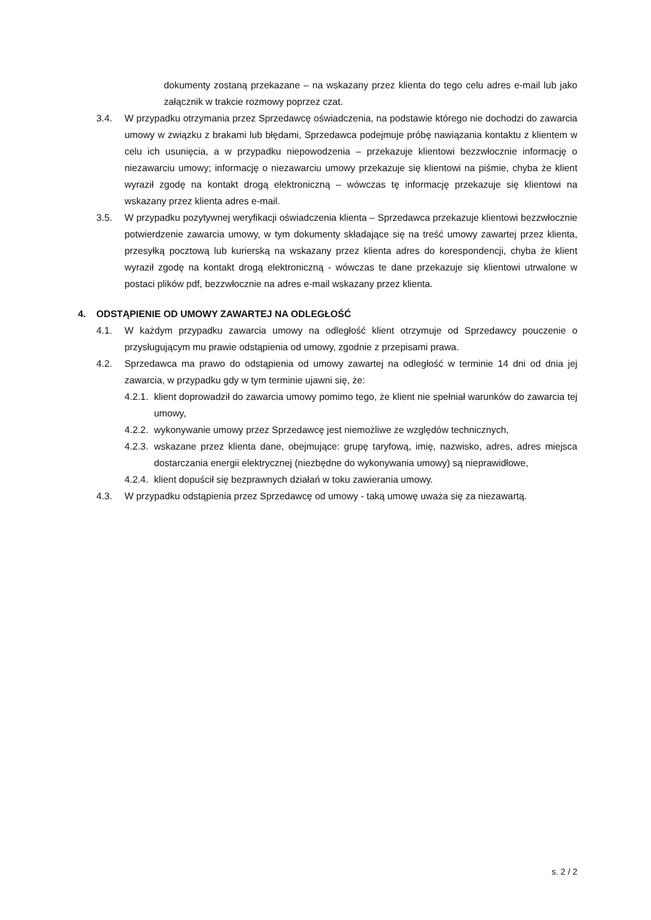dokumenty zostaną przekazane – na wskazany przez klienta do tego celu adres e-mail lub jako załącznik w trakcie rozmowy poprzez czat.
3.4. W przypadku otrzymania przez Sprzedawcę oświadczenia, na podstawie którego nie dochodzi do zawarcia umowy w związku z brakami lub błędami, Sprzedawca podejmuje próbę nawiązania kontaktu z klientem w celu ich usunięcia, a w przypadku niepowodzenia – przekazuje klientowi bezzwłocznie informację o niezawarciu umowy; informację o niezawarciu umowy przekazuje się klientowi na piśmie, chyba że klient wyraził zgodę na kontakt drogą elektroniczną – wówczas tę informację przekazuje się klientowi na wskazany przez klienta adres e-mail.
3.5. W przypadku pozytywnej weryfikacji oświadczenia klienta – Sprzedawca przekazuje klientowi bezzwłocznie potwierdzenie zawarcia umowy, w tym dokumenty składające się na treść umowy zawartej przez klienta, przesyłką pocztową lub kurierską na wskazany przez klienta adres do korespondencji, chyba że klient wyraził zgodę na kontakt drogą elektroniczną - wówczas te dane przekazuje się klientowi utrwalone w postaci plików pdf, bezzwłocznie na adres e-mail wskazany przez klienta.
4. ODSTĄPIENIE OD UMOWY ZAWARTEJ NA ODLEGŁOŚĆ
4.1. W każdym przypadku zawarcia umowy na odległość klient otrzymuje od Sprzedawcy pouczenie o przysługującym mu prawie odstąpienia od umowy, zgodnie z przepisami prawa.
4.2. Sprzedawca ma prawo do odstąpienia od umowy zawartej na odległość w terminie 14 dni od dnia jej zawarcia, w przypadku gdy w tym terminie ujawni się, że:
4.2.1.
klient doprowadził do zawarcia umowy pomimo tego, że klient nie spełniał warunków do zawarcia tej umowy,
4.2.2.
wykonywanie umowy przez Sprzedawcę jest niemożliwe ze względów technicznych,
4.2.3.
wskazane przez klienta dane, obejmujące: grupę taryfową, imię, nazwisko, adres, adres miejsca dostarczania energii elektrycznej (niezbędne do wykonywania umowy) są nieprawidłowe,
4.2.4.
klient dopuścił się bezprawnych działań w toku zawierania umowy.
4.3. W przypadku odstąpienia przez Sprzedawcę od umowy - taką umowę uważa się za niezawartą.
s. 2 / 2